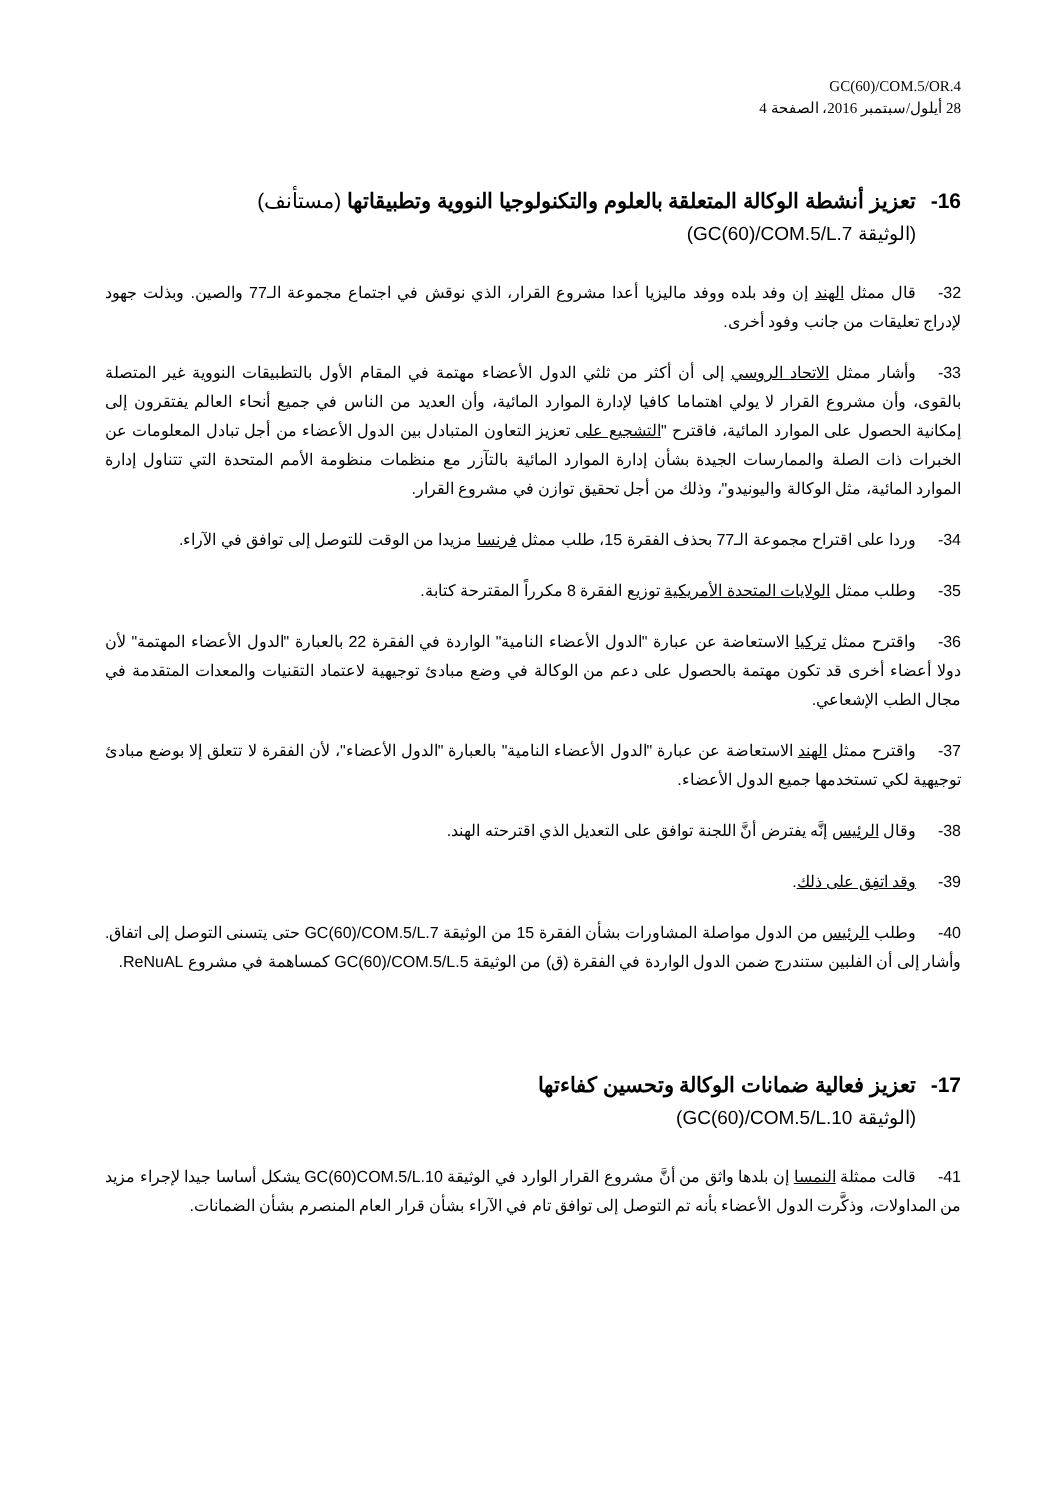GC(60)/COM.5/OR.4
28 أيلول/سبتمبر 2016، الصفحة 4
16- تعزيز أنشطة الوكالة المتعلقة بالعلوم والتكنولوجيا النووية وتطبيقاتها (مستأنف)
(الوثيقة GC(60)/COM.5/L.7)
32- قال ممثل الهند إن وفد بلده ووفد ماليزيا أعدا مشروع القرار، الذي نوقش في اجتماع مجموعة الـ77 والصين. وبذلت جهود لإدراج تعليقات من جانب وفود أخرى.
33- وأشار ممثل الاتحاد الروسي إلى أن أكثر من ثلثي الدول الأعضاء مهتمة في المقام الأول بالتطبيقات النووية غير المتصلة بالقوى، وأن مشروع القرار لا يولي اهتماما كافيا لإدارة الموارد المائية، وأن العديد من الناس في جميع أنحاء العالم يفتقرون إلى إمكانية الحصول على الموارد المائية، فاقترح "التشجيع على تعزيز التعاون المتبادل بين الدول الأعضاء من أجل تبادل المعلومات عن الخبرات ذات الصلة والممارسات الجيدة بشأن إدارة الموارد المائية بالتآزر مع منظمات منظومة الأمم المتحدة التي تتناول إدارة الموارد المائية، مثل الوكالة واليونيدو"، وذلك من أجل تحقيق توازن في مشروع القرار.
34- وردا على اقتراح مجموعة الـ77 بحذف الفقرة 15، طلب ممثل فرنسا مزيدا من الوقت للتوصل إلى توافق في الآراء.
35- وطلب ممثل الولايات المتحدة الأمريكية توزيع الفقرة 8 مكرراً المقترحة كتابة.
36- واقترح ممثل تركيا الاستعاضة عن عبارة "الدول الأعضاء النامية" الواردة في الفقرة 22 بالعبارة "الدول الأعضاء المهتمة" لأن دولا أعضاء أخرى قد تكون مهتمة بالحصول على دعم من الوكالة في وضع مبادئ توجيهية لاعتماد التقنيات والمعدات المتقدمة في مجال الطب الإشعاعي.
37- واقترح ممثل الهند الاستعاضة عن عبارة "الدول الأعضاء النامية" بالعبارة "الدول الأعضاء"، لأن الفقرة لا تتعلق إلا بوضع مبادئ توجيهية لكي تستخدمها جميع الدول الأعضاء.
38- وقال الرئيس إنَّه يفترض أنَّ اللجنة توافق على التعديل الذي اقترحته الهند.
39- وقد اتفِق على ذلك.
40- وطلب الرئيس من الدول مواصلة المشاورات بشأن الفقرة 15 من الوثيقة GC(60)/COM.5/L.7 حتى يتسنى التوصل إلى اتفاق. وأشار إلى أن الفلبين ستندرج ضمن الدول الواردة في الفقرة (ق) من الوثيقة GC(60)/COM.5/L.5 كمساهمة في مشروع ReNuAL.
17- تعزيز فعالية ضمانات الوكالة وتحسين كفاءتها
(الوثيقة GC(60)/COM.5/L.10)
41- قالت ممثلة النمسا إن بلدها واثق من أنَّ مشروع القرار الوارد في الوثيقة GC(60)COM.5/L.10 يشكل أساسا جيدا لإجراء مزيد من المداولات، وذكَّرت الدول الأعضاء بأنه تم التوصل إلى توافق تام في الآراء بشأن قرار العام المنصرم بشأن الضمانات.